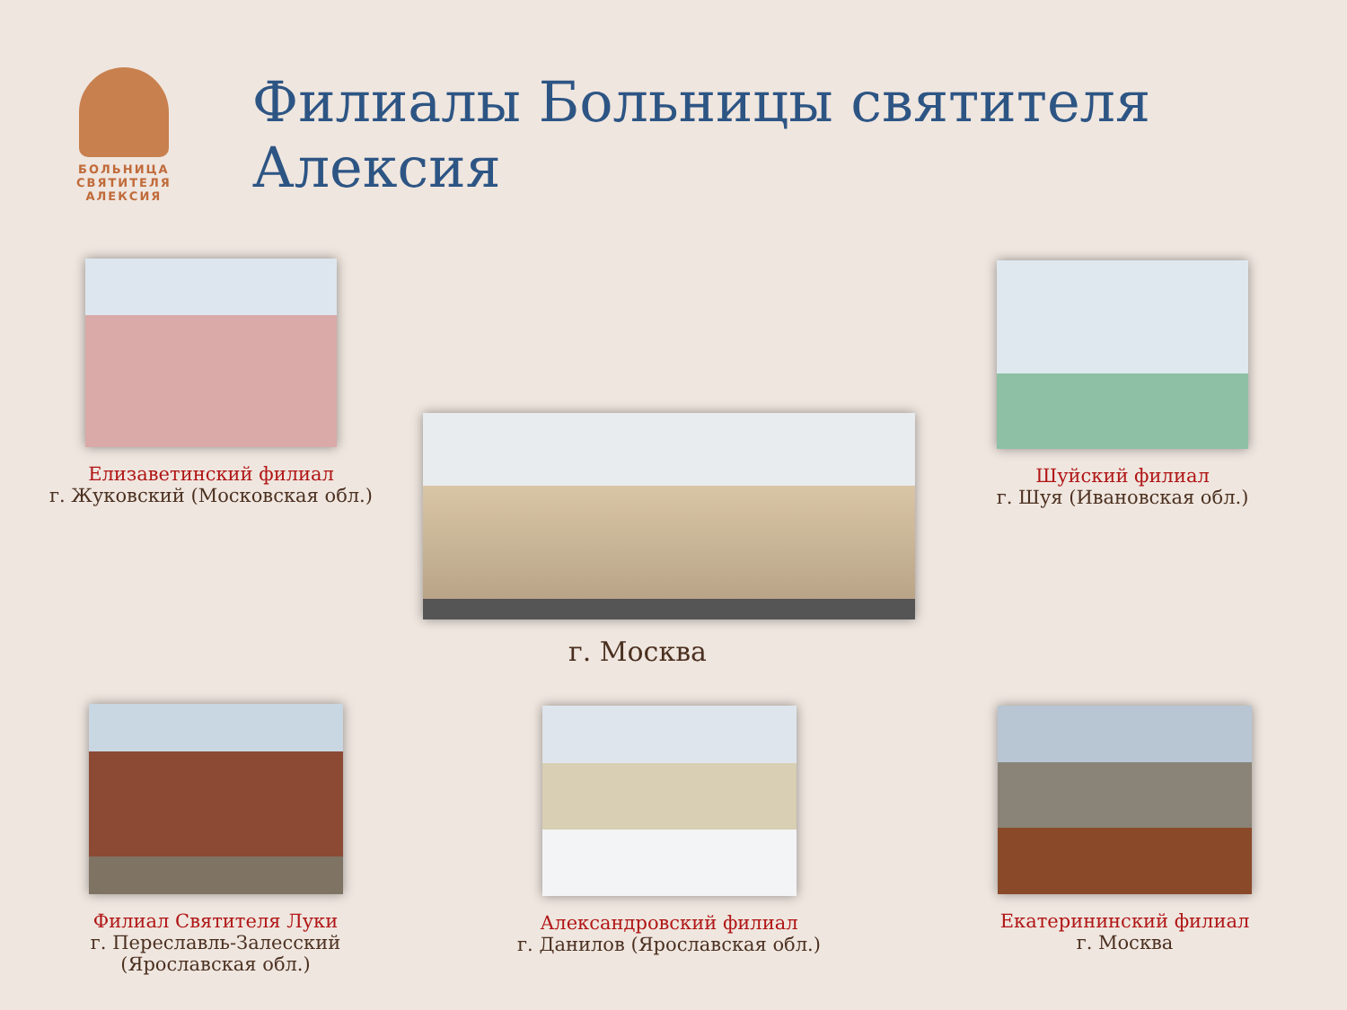БОЛЬНИЦА
СВЯТИТЕЛЯ
АЛЕКСИЯ
Филиалы Больницы святителя Алексия
Елизаветинский филиал
г. Жуковский (Московская обл.)
г. Москва
Шуйский филиал
г. Шуя (Ивановская обл.)
Филиал Святителя Луки
г. Переславль-Залесский
(Ярославская обл.)
Александровский филиал
г. Данилов (Ярославская обл.)
Екатерининский филиал
г. Москва